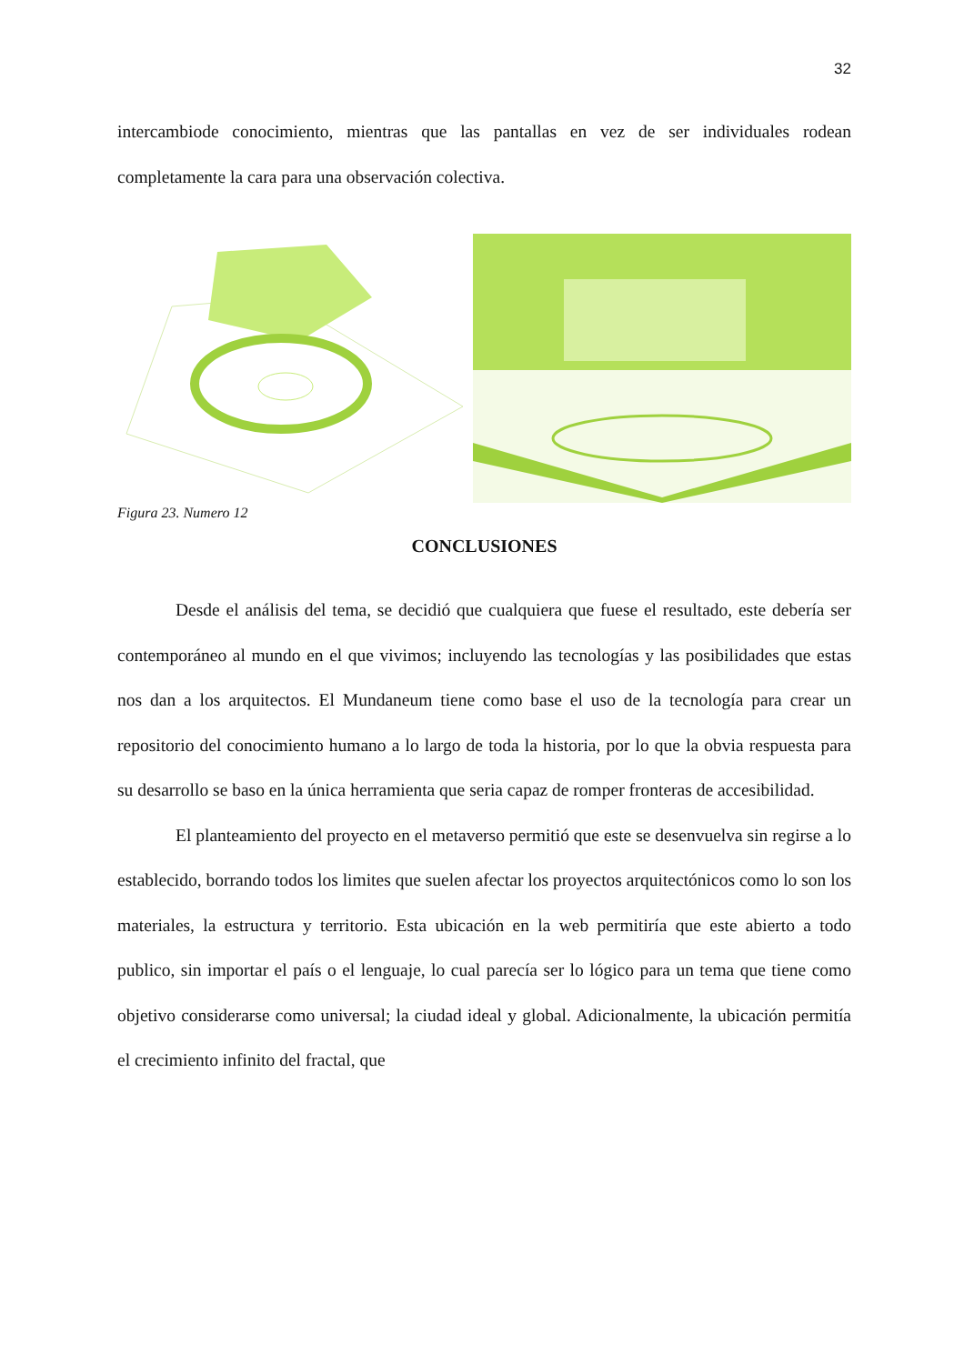32
intercambiode conocimiento, mientras que las pantallas en vez de ser individuales rodean completamente la cara para una observación colectiva.
Figura 23. Numero 12
CONCLUSIONES
Desde el análisis del tema, se decidió que cualquiera que fuese el resultado, este debería ser contemporáneo al mundo en el que vivimos; incluyendo las tecnologías y las posibilidades que estas nos dan a los arquitectos. El Mundaneum tiene como base el uso de la tecnología para crear un repositorio del conocimiento humano a lo largo de toda la historia, por lo que la obvia respuesta para su desarrollo se baso en la única herramienta que seria capaz de romper fronteras de accesibilidad.
El planteamiento del proyecto en el metaverso permitió que este se desenvuelva sin regirse a lo establecido, borrando todos los limites que suelen afectar los proyectos arquitectónicos como lo son los materiales, la estructura y territorio. Esta ubicación en la web permitiría que este abierto a todo publico, sin importar el país o el lenguaje, lo cual parecía ser lo lógico para un tema que tiene como objetivo considerarse como universal; la ciudad ideal y global. Adicionalmente, la ubicación permitía el crecimiento infinito del fractal, que